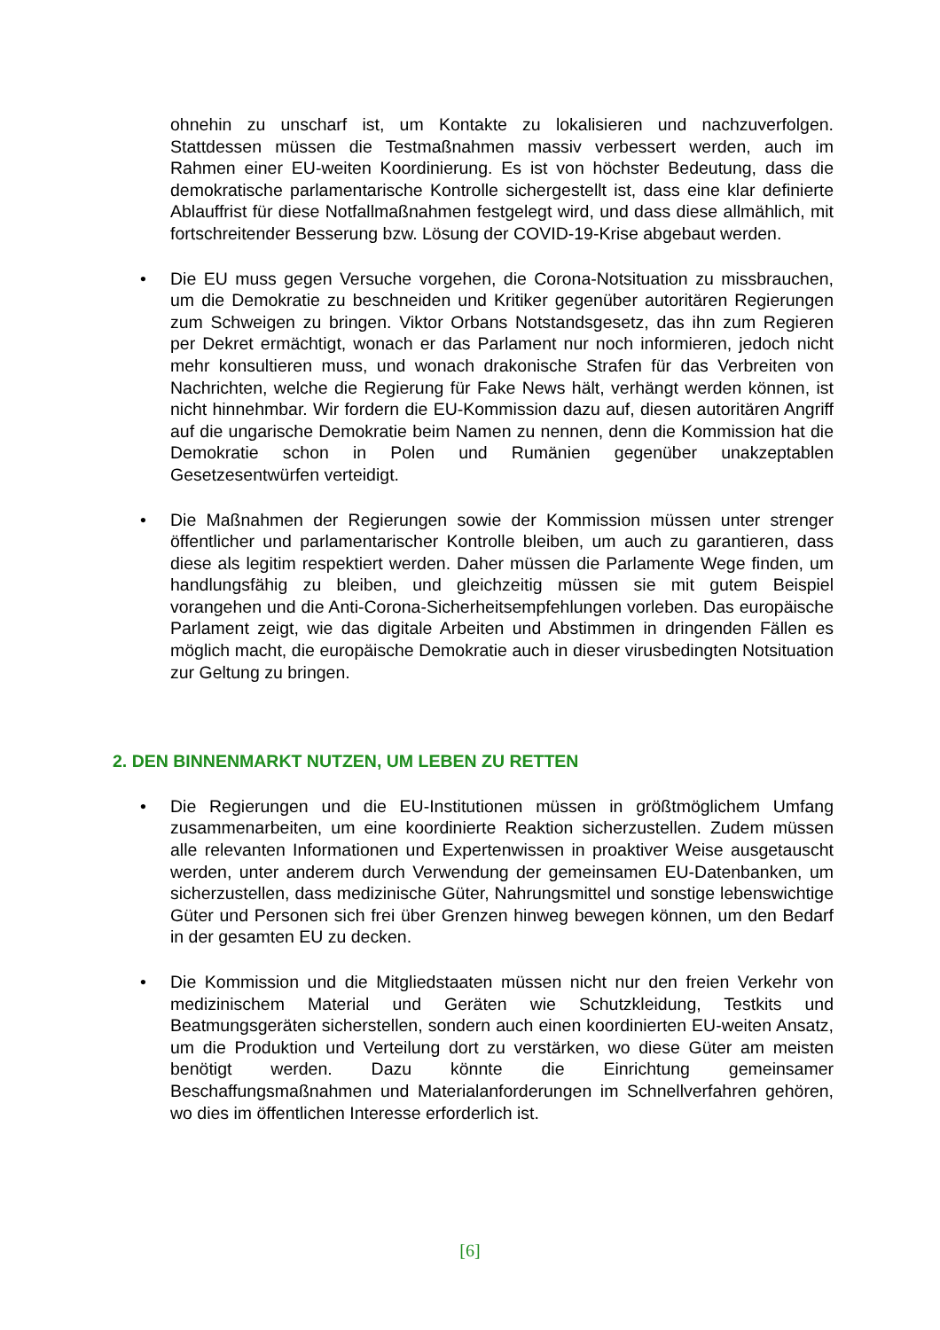ohnehin zu unscharf ist, um Kontakte zu lokalisieren und nachzuverfolgen. Stattdessen müssen die Testmaßnahmen massiv verbessert werden, auch im Rahmen einer EU-weiten Koordinierung. Es ist von höchster Bedeutung, dass die demokratische parlamentarische Kontrolle sichergestellt ist, dass eine klar definierte Ablauffrist für diese Notfallmaßnahmen festgelegt wird, und dass diese allmählich, mit fortschreitender Besserung bzw. Lösung der COVID-19-Krise abgebaut werden.
• Die EU muss gegen Versuche vorgehen, die Corona-Notsituation zu missbrauchen, um die Demokratie zu beschneiden und Kritiker gegenüber autoritären Regierungen zum Schweigen zu bringen. Viktor Orbans Notstandsgesetz, das ihn zum Regieren per Dekret ermächtigt, wonach er das Parlament nur noch informieren, jedoch nicht mehr konsultieren muss, und wonach drakonische Strafen für das Verbreiten von Nachrichten, welche die Regierung für Fake News hält, verhängt werden können, ist nicht hinnehmbar. Wir fordern die EU-Kommission dazu auf, diesen autoritären Angriff auf die ungarische Demokratie beim Namen zu nennen, denn die Kommission hat die Demokratie schon in Polen und Rumänien gegenüber unakzeptablen Gesetzesentwürfen verteidigt.
• Die Maßnahmen der Regierungen sowie der Kommission müssen unter strenger öffentlicher und parlamentarischer Kontrolle bleiben, um auch zu garantieren, dass diese als legitim respektiert werden. Daher müssen die Parlamente Wege finden, um handlungsfähig zu bleiben, und gleichzeitig müssen sie mit gutem Beispiel vorangehen und die Anti-Corona-Sicherheitsempfehlungen vorleben. Das europäische Parlament zeigt, wie das digitale Arbeiten und Abstimmen in dringenden Fällen es möglich macht, die europäische Demokratie auch in dieser virusbedingten Notsituation zur Geltung zu bringen.
2. DEN BINNENMARKT NUTZEN, UM LEBEN ZU RETTEN
• Die Regierungen und die EU-Institutionen müssen in größtmöglichem Umfang zusammenarbeiten, um eine koordinierte Reaktion sicherzustellen. Zudem müssen alle relevanten Informationen und Expertenwissen in proaktiver Weise ausgetauscht werden, unter anderem durch Verwendung der gemeinsamen EU-Datenbanken, um sicherzustellen, dass medizinische Güter, Nahrungsmittel und sonstige lebenswichtige Güter und Personen sich frei über Grenzen hinweg bewegen können, um den Bedarf in der gesamten EU zu decken.
• Die Kommission und die Mitgliedstaaten müssen nicht nur den freien Verkehr von medizinischem Material und Geräten wie Schutzkleidung, Testkits und Beatmungsgeräten sicherstellen, sondern auch einen koordinierten EU-weiten Ansatz, um die Produktion und Verteilung dort zu verstärken, wo diese Güter am meisten benötigt werden. Dazu könnte die Einrichtung gemeinsamer Beschaffungsmaßnahmen und Materialanforderungen im Schnellverfahren gehören, wo dies im öffentlichen Interesse erforderlich ist.
[6]